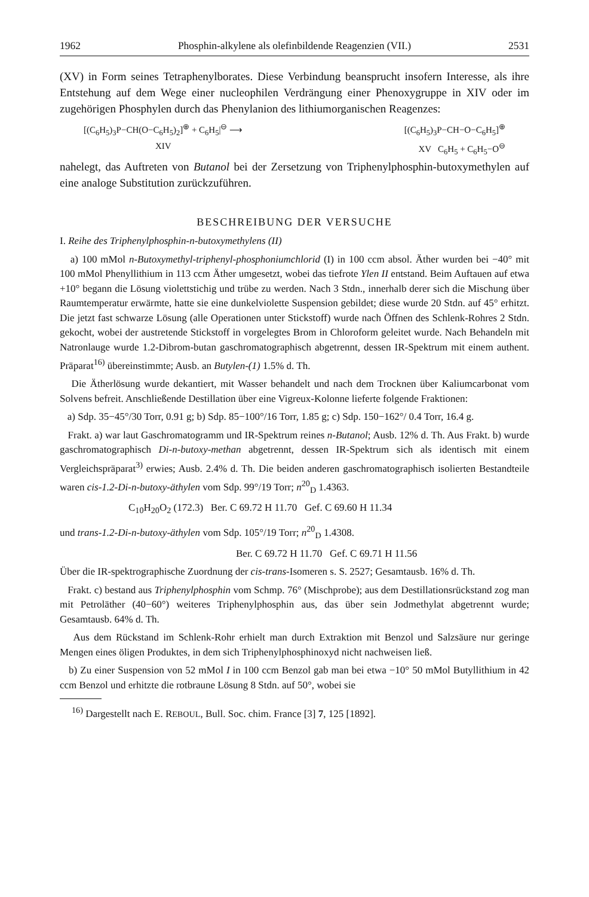1962 Phosphin-alkylene als olefinbildende Reagenzien (VII.) 2531
(XV) in Form seines Tetraphenylborates. Diese Verbindung beansprucht insofern Interesse, als ihre Entstehung auf dem Wege einer nucleophilen Verdrängung einer Phenoxygruppe in XIV oder im zugehörigen Phosphylen durch das Phenylanion des lithiumorganischen Reagenzes:
[(C<sub>6</sub>H<sub>5</sub>)<sub>3</sub>P−CH(O−C<sub>6</sub>H<sub>5</sub>)<sub>2</sub>]<sup>⊕</sup> + C<sub>6</sub>H<sub>5</sub>|<sup>⊖</sup> ⟶ [(C<sub>6</sub>H<sub>5</sub>)<sub>3</sub>P−CH−O−C<sub>6</sub>H<sub>5</sub>]<sup>⊕</sup>
XIV XV C<sub>6</sub>H<sub>5</sub> + C<sub>6</sub>H<sub>5</sub>−O<sup>⊖</sup>
nahelegt, das Auftreten von Butanol bei der Zersetzung von Triphenylphosphin-butoxymethylen auf eine analoge Substitution zurückzuführen.
BESCHREIBUNG DER VERSUCHE
I. Reihe des Triphenylphosphin-n-butoxymethylens (II)
a) 100 mMol n-Butoxymethyl-triphenyl-phosphoniumchlorid (I) in 100 ccm absol. Äther wurden bei −40° mit 100 mMol Phenyllithium in 113 ccm Äther umgesetzt, wobei das tiefrote Ylen II entstand. Beim Auftauen auf etwa +10° begann die Lösung violettstichig und trübe zu werden. Nach 3 Stdn., innerhalb derer sich die Mischung über Raumtemperatur erwärmte, hatte sie eine dunkelviolette Suspension gebildet; diese wurde 20 Stdn. auf 45° erhitzt. Die jetzt fast schwarze Lösung (alle Operationen unter Stickstoff) wurde nach Öffnen des Schlenk-Rohres 2 Stdn. gekocht, wobei der austretende Stickstoff in vorgelegtes Brom in Chloroform geleitet wurde. Nach Behandeln mit Natronlauge wurde 1.2-Dibrom-butan gaschromatographisch abgetrennt, dessen IR-Spektrum mit einem authent. Präparat<sup>16)</sup> übereinstimmte; Ausb. an Butylen-(1) 1.5% d. Th.
Die Ätherlösung wurde dekantiert, mit Wasser behandelt und nach dem Trocknen über Kaliumcarbonat vom Solvens befreit. Anschließende Destillation über eine Vigreux-Kolonne lieferte folgende Fraktionen:
a) Sdp. 35−45°/30 Torr, 0.91 g; b) Sdp. 85−100°/16 Torr, 1.85 g; c) Sdp. 150−162°/ 0.4 Torr, 16.4 g.
Frakt. a) war laut Gaschromatogramm und IR-Spektrum reines n-Butanol; Ausb. 12% d. Th. Aus Frakt. b) wurde gaschromatographisch Di-n-butoxy-methan abgetrennt, dessen IR-Spektrum sich als identisch mit einem Vergleichspräparat<sup>3)</sup> erwies; Ausb. 2.4% d. Th. Die beiden anderen gaschromatographisch isolierten Bestandteile waren cis-1.2-Di-n-butoxy-äthylen vom Sdp. 99°/19 Torr; n<sup>20</sup><sub>D</sub> 1.4363.
C<sub>10</sub>H<sub>20</sub>O<sub>2</sub> (172.3) Ber. C 69.72 H 11.70 Gef. C 69.60 H 11.34
und trans-1.2-Di-n-butoxy-äthylen vom Sdp. 105°/19 Torr; n<sup>20</sup><sub>D</sub> 1.4308.
Ber. C 69.72 H 11.70 Gef. C 69.71 H 11.56
Über die IR-spektrographische Zuordnung der cis-trans-Isomeren s. S. 2527; Gesamtausb. 16% d. Th.
Frakt. c) bestand aus Triphenylphosphin vom Schmp. 76° (Mischprobe); aus dem Destillationsrückstand zog man mit Petroläther (40−60°) weiteres Triphenylphosphin aus, das über sein Jodmethylat abgetrennt wurde; Gesamtausb. 64% d. Th.
Aus dem Rückstand im Schlenk-Rohr erhielt man durch Extraktion mit Benzol und Salzsäure nur geringe Mengen eines öligen Produktes, in dem sich Triphenylphosphinoxyd nicht nachweisen ließ.
b) Zu einer Suspension von 52 mMol I in 100 ccm Benzol gab man bei etwa −10° 50 mMol Butyllithium in 42 ccm Benzol und erhitzte die rotbraune Lösung 8 Stdn. auf 50°, wobei sie
<sup>16)</sup> Dargestellt nach E. REBOUL, Bull. Soc. chim. France [3] 7, 125 [1892].